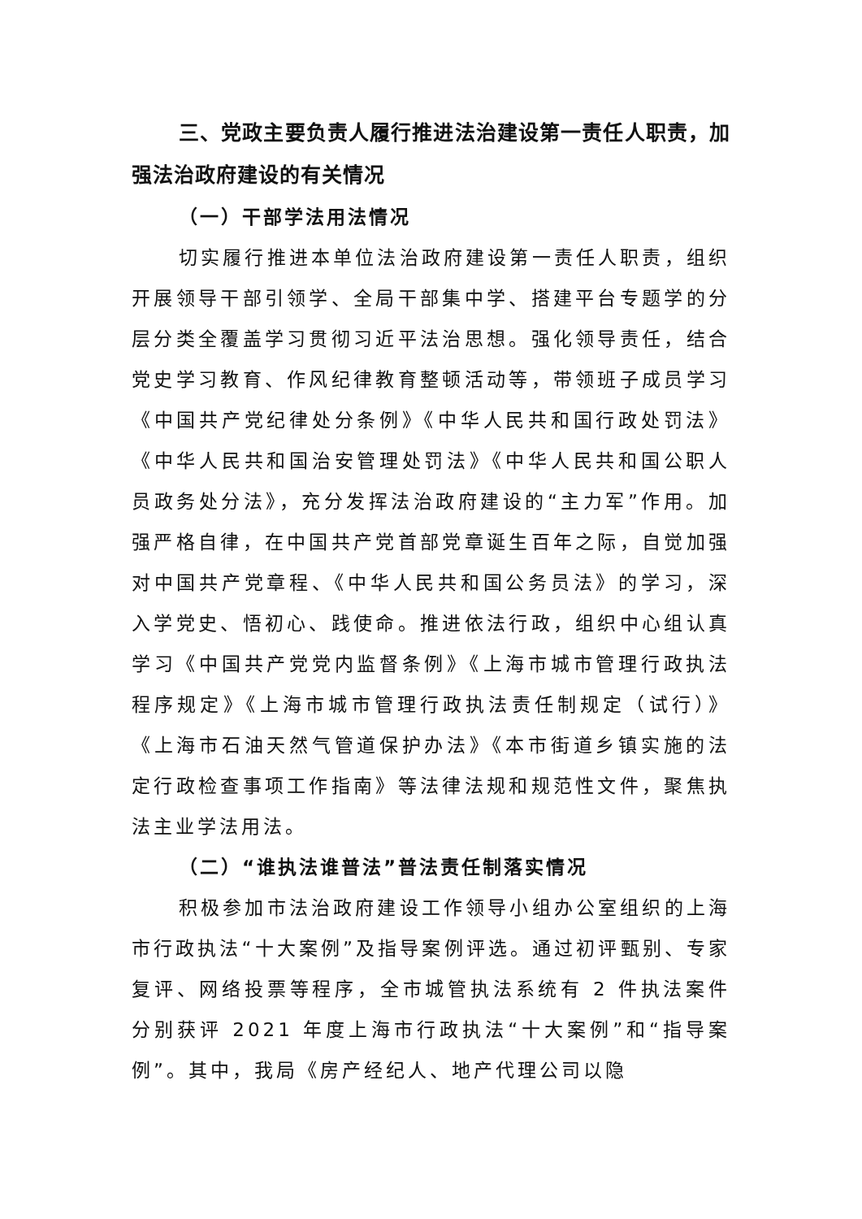三、党政主要负责人履行推进法治建设第一责任人职责，加强法治政府建设的有关情况
（一）干部学法用法情况
切实履行推进本单位法治政府建设第一责任人职责，组织开展领导干部引领学、全局干部集中学、搭建平台专题学的分层分类全覆盖学习贯彻习近平法治思想。强化领导责任，结合党史学习教育、作风纪律教育整顿活动等，带领班子成员学习《中国共产党纪律处分条例》《中华人民共和国行政处罚法》《中华人民共和国治安管理处罚法》《中华人民共和国公职人员政务处分法》，充分发挥法治政府建设的“主力军”作用。加强严格自律，在中国共产党首部党章诞生百年之际，自觉加强对中国共产党章程、《中华人民共和国公务员法》的学习，深入学党史、悟初心、践使命。推进依法行政，组织中心组认真学习《中国共产党党内监督条例》《上海市城市管理行政执法程序规定》《上海市城市管理行政执法责任制规定（试行）》《上海市石油天然气管道保护办法》《本市街道乡镇实施的法定行政检查事项工作指南》等法律法规和规范性文件，聚焦执法主业学法用法。
（二）“谁执法谁普法”普法责任制落实情况
积极参加市法治政府建设工作领导小组办公室组织的上海市行政执法“十大案例”及指导案例评选。通过初评甄别、专家复评、网络投票等程序，全市城管执法系统有 2 件执法案件分别获评 2021 年度上海市行政执法“十大案例”和“指导案例”。其中，我局《房产经纪人、地产代理公司以隐